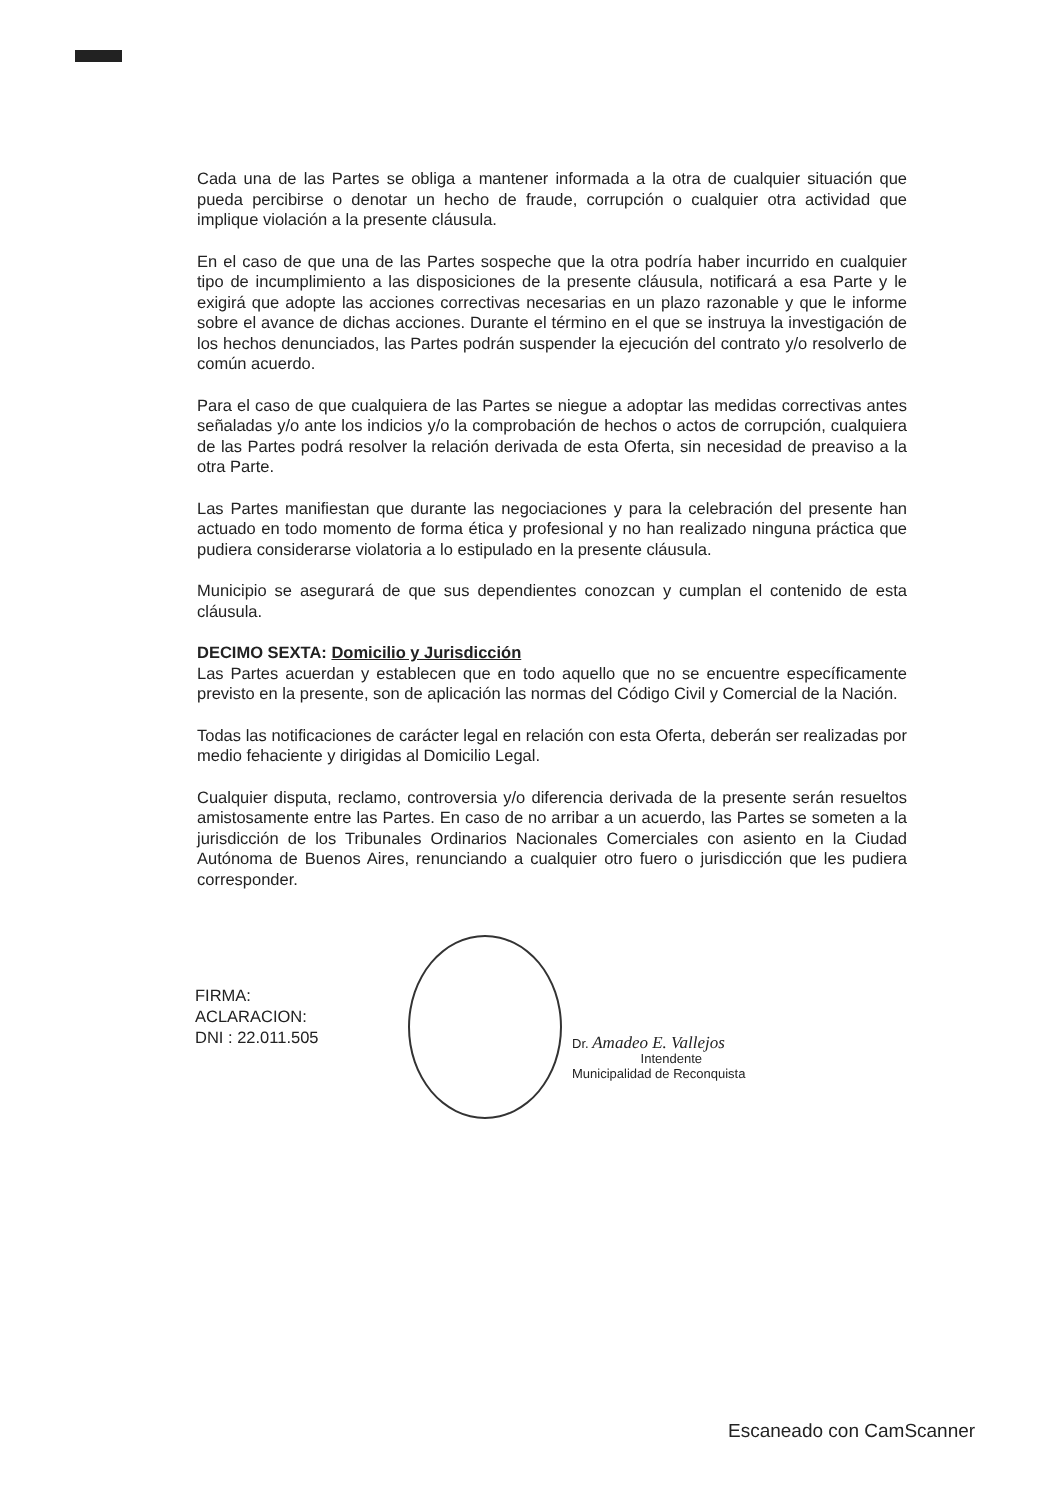Cada una de las Partes se obliga a mantener informada a la otra de cualquier situación que pueda percibirse o denotar un hecho de fraude, corrupción o cualquier otra actividad que implique violación a la presente cláusula.
En el caso de que una de las Partes sospeche que la otra podría haber incurrido en cualquier tipo de incumplimiento a las disposiciones de la presente cláusula, notificará a esa Parte y le exigirá que adopte las acciones correctivas necesarias en un plazo razonable y que le informe sobre el avance de dichas acciones. Durante el término en el que se instruya la investigación de los hechos denunciados, las Partes podrán suspender la ejecución del contrato y/o resolverlo de común acuerdo.
Para el caso de que cualquiera de las Partes se niegue a adoptar las medidas correctivas antes señaladas y/o ante los indicios y/o la comprobación de hechos o actos de corrupción, cualquiera de las Partes podrá resolver la relación derivada de esta Oferta, sin necesidad de preaviso a la otra Parte.
Las Partes manifiestan que durante las negociaciones y para la celebración del presente han actuado en todo momento de forma ética y profesional y no han realizado ninguna práctica que pudiera considerarse violatoria a lo estipulado en la presente cláusula.
Municipio se asegurará de que sus dependientes conozcan y cumplan el contenido de esta cláusula.
DECIMO SEXTA: Domicilio y Jurisdicción
Las Partes acuerdan y establecen que en todo aquello que no se encuentre específicamente previsto en la presente, son de aplicación las normas del Código Civil y Comercial de la Nación.
Todas las notificaciones de carácter legal en relación con esta Oferta, deberán ser realizadas por medio fehaciente y dirigidas al Domicilio Legal.
Cualquier disputa, reclamo, controversia y/o diferencia derivada de la presente serán resueltos amistosamente entre las Partes. En caso de no arribar a un acuerdo, las Partes se someten a la jurisdicción de los Tribunales Ordinarios Nacionales Comerciales con asiento en la Ciudad Autónoma de Buenos Aires, renunciando a cualquier otro fuero o jurisdicción que les pudiera corresponder.
FIRMA:
ACLARACION:
DNI : 22.011.505
Dr. Amadeo E. Vallejos
Intendente
Municipalidad de Reconquista
Escaneado con CamScanner